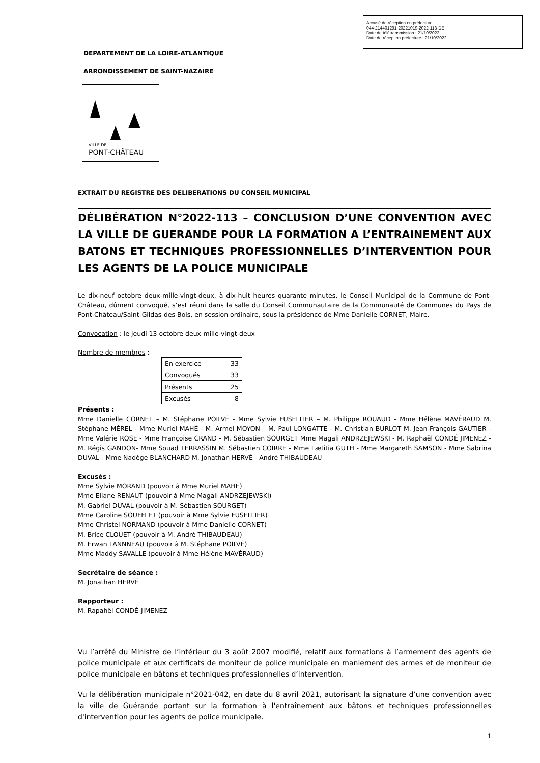Accusé de réception en préfecture
044-214401291-20221019-2022-113-DE
Date de télétransmission : 21/10/2022
Date de réception préfecture : 21/10/2022
DEPARTEMENT DE LA LOIRE-ATLANTIQUE
ARRONDISSEMENT DE SAINT-NAZAIRE
VILLE DE
PONT-CHÂTEAU
EXTRAIT DU REGISTRE DES DELIBERATIONS DU CONSEIL MUNICIPAL
DÉLIBÉRATION N°2022-113 – CONCLUSION D’UNE CONVENTION AVEC LA VILLE DE GUERANDE POUR LA FORMATION A L’ENTRAINEMENT AUX BATONS ET TECHNIQUES PROFESSIONNELLES D’INTERVENTION POUR LES AGENTS DE LA POLICE MUNICIPALE
Le dix-neuf octobre deux-mille-vingt-deux, à dix-huit heures quarante minutes, le Conseil Municipal de la Commune de Pont-Château, dûment convoqué, s’est réuni dans la salle du Conseil Communautaire de la Communauté de Communes du Pays de Pont-Château/Saint-Gildas-des-Bois, en session ordinaire, sous la présidence de Mme Danielle CORNET, Maire.
Convocation : le jeudi 13 octobre deux-mille-vingt-deux
Nombre de membres :
| En exercice | 33 |
| Convoqués | 33 |
| Présents | 25 |
| Excusés | 8 |
Présents :
Mme Danielle CORNET – M. Stéphane POILVÉ - Mme Sylvie FUSELLIER – M. Philippe ROUAUD - Mme Hélène MAVÉRAUD M. Stéphane MÉREL - Mme Muriel MAHÉ - M. Armel MOYON – M. Paul LONGATTE - M. Christian BURLOT M. Jean-François GAUTIER - Mme Valérie ROSE - Mme Françoise CRAND - M. Sébastien SOURGET Mme Magali ANDRZEJEWSKI - M. Raphaël CONDÉ JIMENEZ - M. Régis GANDON- Mme Souad TERRASSIN M. Sébastien COIRRE - Mme Lætitia GUTH - Mme Margareth SAMSON - Mme Sabrina DUVAL - Mme Nadège BLANCHARD M. Jonathan HERVÉ - André THIBAUDEAU
Excusés :
Mme Sylvie MORAND (pouvoir à Mme Muriel MAHÉ)
Mme Eliane RENAUT (pouvoir à Mme Magali ANDRZEJEWSKI)
M. Gabriel DUVAL (pouvoir à M. Sébastien SOURGET)
Mme Caroline SOUFFLET (pouvoir à Mme Sylvie FUSELLIER)
Mme Christel NORMAND (pouvoir à Mme Danielle CORNET)
M. Brice CLOUET (pouvoir à M. André THIBAUDEAU)
M. Erwan TANNNEAU (pouvoir à M. Stéphane POILVÉ)
Mme Maddy SAVALLE (pouvoir à Mme Hélène MAVÉRAUD)
Secrétaire de séance :
M. Jonathan HERVÉ
Rapporteur :
M. Rapahël CONDÉ-JIMENEZ
Vu l’arrêté du Ministre de l’intérieur du 3 août 2007 modifié, relatif aux formations à l’armement des agents de police municipale et aux certificats de moniteur de police municipale en maniement des armes et de moniteur de police municipale en bâtons et techniques professionnelles d’intervention.
Vu la délibération municipale n°2021-042, en date du 8 avril 2021, autorisant la signature d’une convention avec la ville de Guérande portant sur la formation à l'entraînement aux bâtons et techniques professionnelles d'intervention pour les agents de police municipale.
1